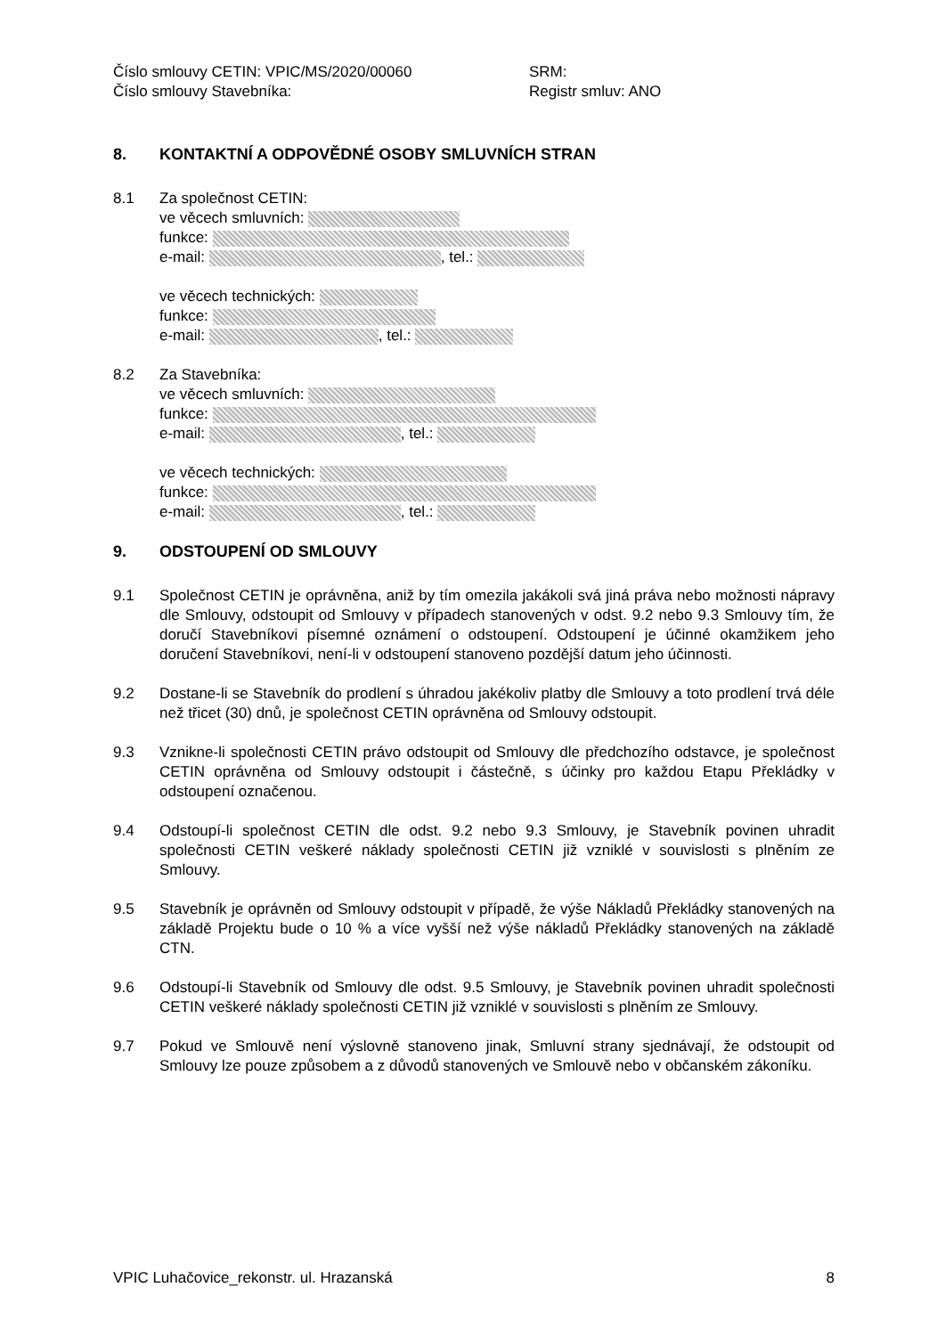Číslo smlouvy CETIN: VPIC/MS/2020/00060
SRM:
Číslo smlouvy Stavebníka:
Registr smluv: ANO
8. KONTAKTNÍ A ODPOVĚDNÉ OSOBY SMLUVNÍCH STRAN
8.1 Za společnost CETIN:
ve věcech smluvních:
funkce:
e-mail: , tel.:
ve věcech technických:
funkce:
e-mail: , tel.:
8.2 Za Stavebníka:
ve věcech smluvních:
funkce:
e-mail: , tel.:
ve věcech technických:
funkce:
e-mail: , tel.:
9. ODSTOUPENÍ OD SMLOUVY
9.1 Společnost CETIN je oprávněna, aniž by tím omezila jakákoli svá jiná práva nebo možnosti nápravy dle Smlouvy, odstoupit od Smlouvy v případech stanovených v odst. 9.2 nebo 9.3 Smlouvy tím, že doručí Stavebníkovi písemné oznámení o odstoupení. Odstoupení je účinné okamžikem jeho doručení Stavebníkovi, není-li v odstoupení stanoveno pozdější datum jeho účinnosti.
9.2 Dostane-li se Stavebník do prodlení s úhradou jakékoliv platby dle Smlouvy a toto prodlení trvá déle než třicet (30) dnů, je společnost CETIN oprávněna od Smlouvy odstoupit.
9.3 Vznikne-li společnosti CETIN právo odstoupit od Smlouvy dle předchozího odstavce, je společnost CETIN oprávněna od Smlouvy odstoupit i částečně, s účinky pro každou Etapu Překládky v odstoupení označenou.
9.4 Odstoupí-li společnost CETIN dle odst. 9.2 nebo 9.3 Smlouvy, je Stavebník povinen uhradit společnosti CETIN veškeré náklady společnosti CETIN již vzniklé v souvislosti s plněním ze Smlouvy.
9.5 Stavebník je oprávněn od Smlouvy odstoupit v případě, že výše Nákladů Překládky stanovených na základě Projektu bude o 10 % a více vyšší než výše nákladů Překládky stanovených na základě CTN.
9.6 Odstoupí-li Stavebník od Smlouvy dle odst. 9.5 Smlouvy, je Stavebník povinen uhradit společnosti CETIN veškeré náklady společnosti CETIN již vzniklé v souvislosti s plněním ze Smlouvy.
9.7 Pokud ve Smlouvě není výslovně stanoveno jinak, Smluvní strany sjednávají, že odstoupit od Smlouvy lze pouze způsobem a z důvodů stanovených ve Smlouvě nebo v občanském zákoníku.
VPIC Luhačovice_rekonstr. ul. Hrazanská 8